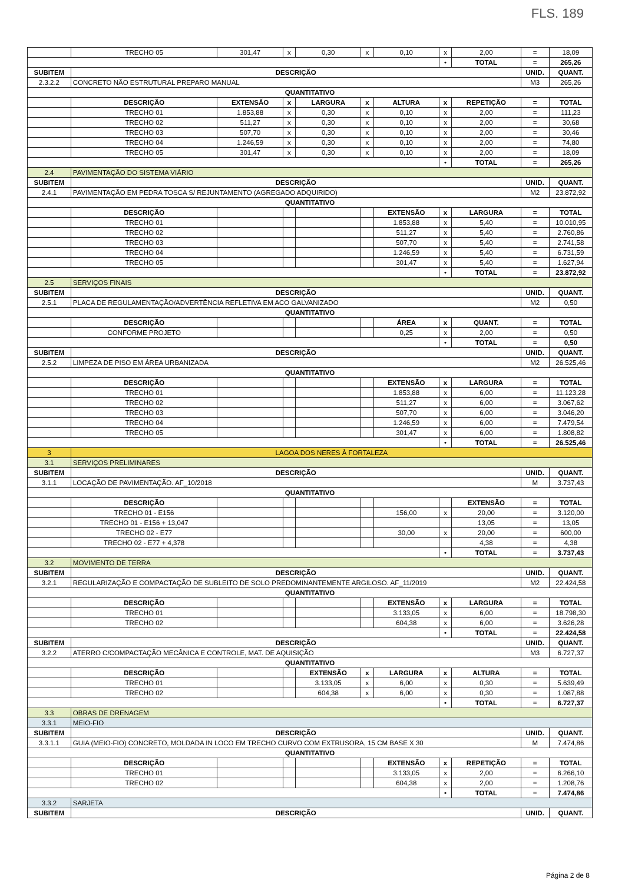FLS. 189
| | TRECHO 05 | 301,47 | x | 0,30 | x | 0,10 | x | 2,00 | = | 18,09 |
| | | | | | | | • | TOTAL | = | 265,26 |
| SUBITEM | DESCRIÇÃO | | | | | | | | UNID. | QUANT. |
| 2.3.2.2 | CONCRETO NÃO ESTRUTURAL PREPARO MANUAL | | | | | | | | M3 | 265,26 |
| QUANTITATIVO | | | | | | | | | | |
| | DESCRIÇÃO | EXTENSÃO | x | LARGURA | x | ALTURA | x | REPETIÇÃO | = | TOTAL |
| | TRECHO 01 | 1.853,88 | x | 0,30 | x | 0,10 | x | 2,00 | = | 111,23 |
| | TRECHO 02 | 511,27 | x | 0,30 | x | 0,10 | x | 2,00 | = | 30,68 |
| | TRECHO 03 | 507,70 | x | 0,30 | x | 0,10 | x | 2,00 | = | 30,46 |
| | TRECHO 04 | 1.246,59 | x | 0,30 | x | 0,10 | x | 2,00 | = | 74,80 |
| | TRECHO 05 | 301,47 | x | 0,30 | x | 0,10 | x | 2,00 | = | 18,09 |
| | | | | | | | • | TOTAL | = | 265,26 |
| 2.4 | PAVIMENTAÇÃO DO SISTEMA VIÁRIO | | | | | | | | | |
| SUBITEM | DESCRIÇÃO | | | | | | | | UNID. | QUANT. |
| 2.4.1 | PAVIMENTAÇÃO EM PEDRA TOSCA S/ REJUNTAMENTO (AGREGADO ADQUIRIDO) | | | | | | | | M2 | 23.872,92 |
| QUANTITATIVO | | | | | | | | | | |
| | DESCRIÇÃO | | | | | EXTENSÃO | x | LARGURA | = | TOTAL |
| | TRECHO 01 | | | | | 1.853,88 | x | 5,40 | = | 10.010,95 |
| | TRECHO 02 | | | | | 511,27 | x | 5,40 | = | 2.760,86 |
| | TRECHO 03 | | | | | 507,70 | x | 5,40 | = | 2.741,58 |
| | TRECHO 04 | | | | | 1.246,59 | x | 5,40 | = | 6.731,59 |
| | TRECHO 05 | | | | | 301,47 | x | 5,40 | = | 1.627,94 |
| | | | | | | | • | TOTAL | = | 23.872,92 |
| 2.5 | SERVIÇOS FINAIS | | | | | | | | | |
| SUBITEM | DESCRIÇÃO | | | | | | | | UNID. | QUANT. |
| 2.5.1 | PLACA DE REGULAMENTAÇÃO/ADVERTÊNCIA REFLETIVA EM ACO GALVANIZADO | | | | | | | | M2 | 0,50 |
| QUANTITATIVO | | | | | | | | | | |
| | DESCRIÇÃO | | | | | ÁREA | x | QUANT. | = | TOTAL |
| | CONFORME PROJETO | | | | | 0,25 | x | 2,00 | = | 0,50 |
| | | | | | | | • | TOTAL | = | 0,50 |
| SUBITEM | DESCRIÇÃO | | | | | | | | UNID. | QUANT. |
| 2.5.2 | LIMPEZA DE PISO EM ÁREA URBANIZADA | | | | | | | | M2 | 26.525,46 |
| QUANTITATIVO | | | | | | | | | | |
| | DESCRIÇÃO | | | | | EXTENSÃO | x | LARGURA | = | TOTAL |
| | TRECHO 01 | | | | | 1.853,88 | x | 6,00 | = | 11.123,28 |
| | TRECHO 02 | | | | | 511,27 | x | 6,00 | = | 3.067,62 |
| | TRECHO 03 | | | | | 507,70 | x | 6,00 | = | 3.046,20 |
| | TRECHO 04 | | | | | 1.246,59 | x | 6,00 | = | 7.479,54 |
| | TRECHO 05 | | | | | 301,47 | x | 6,00 | = | 1.808,82 |
| | | | | | | | • | TOTAL | = | 26.525,46 |
| 3 | LAGOA DOS NERES À FORTALEZA | | | | | | | | | |
| 3.1 | SERVIÇOS PRELIMINARES | | | | | | | | | |
| SUBITEM | DESCRIÇÃO | | | | | | | | UNID. | QUANT. |
| 3.1.1 | LOCAÇÃO DE PAVIMENTAÇÃO. AF_10/2018 | | | | | | | | M | 3.737,43 |
| QUANTITATIVO | | | | | | | | | | |
| | DESCRIÇÃO | | | | | | | EXTENSÃO | = | TOTAL |
| | TRECHO 01 - E156 | | | | | 156,00 | x | 20,00 | = | 3.120,00 |
| | TRECHO 01 - E156 + 13,047 | | | | | | | 13,05 | = | 13,05 |
| | TRECHO 02 - E77 | | | | | 30,00 | x | 20,00 | = | 600,00 |
| | TRECHO 02 - E77 + 4,378 | | | | | | | 4,38 | = | 4,38 |
| | | | | | | | • | TOTAL | = | 3.737,43 |
| 3.2 | MOVIMENTO DE TERRA | | | | | | | | | |
| SUBITEM | DESCRIÇÃO | | | | | | | | UNID. | QUANT. |
| 3.2.1 | REGULARIZAÇÃO E COMPACTAÇÃO DE SUBLEITO DE SOLO PREDOMINANTEMENTE ARGILOSO. AF_11/2019 | | | | | | | | M2 | 22.424,58 |
| QUANTITATIVO | | | | | | | | | | |
| | DESCRIÇÃO | | | | | EXTENSÃO | x | LARGURA | = | TOTAL |
| | TRECHO 01 | | | | | 3.133,05 | x | 6,00 | = | 18.798,30 |
| | TRECHO 02 | | | | | 604,38 | x | 6,00 | = | 3.626,28 |
| | | | | | | | • | TOTAL | = | 22.424,58 |
| SUBITEM | DESCRIÇÃO | | | | | | | | UNID. | QUANT. |
| 3.2.2 | ATERRO C/COMPACTAÇÃO MECÂNICA E CONTROLE, MAT. DE AQUISIÇÃO | | | | | | | | M3 | 6.727,37 |
| QUANTITATIVO | | | | | | | | | | |
| | DESCRIÇÃO | | | EXTENSÃO | x | LARGURA | x | ALTURA | = | TOTAL |
| | TRECHO 01 | | | 3.133,05 | x | 6,00 | x | 0,30 | = | 5.639,49 |
| | TRECHO 02 | | | 604,38 | x | 6,00 | x | 0,30 | = | 1.087,88 |
| | | | | | | | • | TOTAL | = | 6.727,37 |
| 3.3 | OBRAS DE DRENAGEM | | | | | | | | | |
| 3.3.1 | MEIO-FIO | | | | | | | | | |
| SUBITEM | DESCRIÇÃO | | | | | | | | UNID. | QUANT. |
| 3.3.1.1 | GUIA (MEIO-FIO) CONCRETO, MOLDADA IN LOCO EM TRECHO CURVO COM EXTRUSORA, 15 CM BASE X 30 | | | | | | | | M | 7.474,86 |
| QUANTITATIVO | | | | | | | | | | |
| | DESCRIÇÃO | | | | | EXTENSÃO | x | REPETIÇÃO | = | TOTAL |
| | TRECHO 01 | | | | | 3.133,05 | x | 2,00 | = | 6.266,10 |
| | TRECHO 02 | | | | | 604,38 | x | 2,00 | = | 1.208,76 |
| | | | | | | | • | TOTAL | = | 7.474,86 |
| 3.3.2 | SARJETA | | | | | | | | | |
| SUBITEM | DESCRIÇÃO | | | | | | | | UNID. | QUANT. |
Página 2 de 8